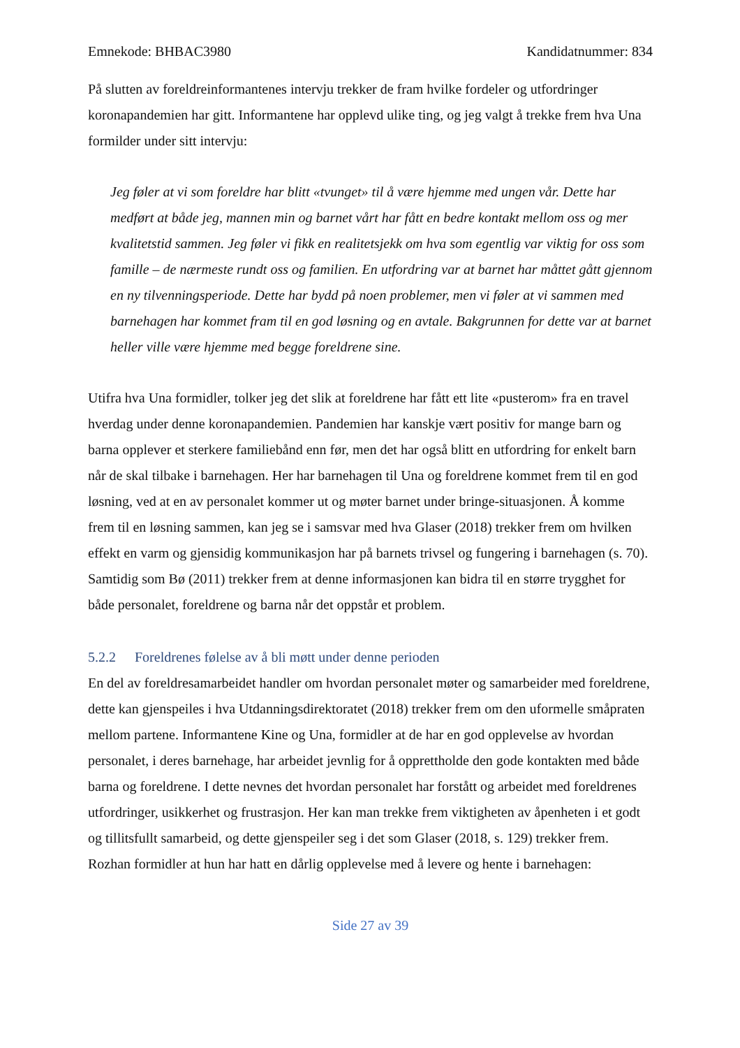Emnekode: BHBAC3980 Kandidatnummer: 834
På slutten av foreldreinformantenes intervju trekker de fram hvilke fordeler og utfordringer koronapandemien har gitt. Informantene har opplevd ulike ting, og jeg valgt å trekke frem hva Una formilder under sitt intervju:
Jeg føler at vi som foreldre har blitt «tvunget» til å være hjemme med ungen vår. Dette har medført at både jeg, mannen min og barnet vårt har fått en bedre kontakt mellom oss og mer kvalitetstid sammen. Jeg føler vi fikk en realitetsjekk om hva som egentlig var viktig for oss som famille – de nærmeste rundt oss og familien. En utfordring var at barnet har måttet gått gjennom en ny tilvenningsperiode. Dette har bydd på noen problemer, men vi føler at vi sammen med barnehagen har kommet fram til en god løsning og en avtale. Bakgrunnen for dette var at barnet heller ville være hjemme med begge foreldrene sine.
Utifra hva Una formidler, tolker jeg det slik at foreldrene har fått ett lite «pusterom» fra en travel hverdag under denne koronapandemien. Pandemien har kanskje vært positiv for mange barn og barna opplever et sterkere familiebånd enn før, men det har også blitt en utfordring for enkelt barn når de skal tilbake i barnehagen. Her har barnehagen til Una og foreldrene kommet frem til en god løsning, ved at en av personalet kommer ut og møter barnet under bringe-situasjonen. Å komme frem til en løsning sammen, kan jeg se i samsvar med hva Glaser (2018) trekker frem om hvilken effekt en varm og gjensidig kommunikasjon har på barnets trivsel og fungering i barnehagen (s. 70). Samtidig som Bø (2011) trekker frem at denne informasjonen kan bidra til en større trygghet for både personalet, foreldrene og barna når det oppstår et problem.
5.2.2 Foreldrenes følelse av å bli møtt under denne perioden
En del av foreldresamarbeidet handler om hvordan personalet møter og samarbeider med foreldrene, dette kan gjenspeiles i hva Utdanningsdirektoratet (2018) trekker frem om den uformelle småpraten mellom partene. Informantene Kine og Una, formidler at de har en god opplevelse av hvordan personalet, i deres barnehage, har arbeidet jevnlig for å opprettholde den gode kontakten med både barna og foreldrene. I dette nevnes det hvordan personalet har forstått og arbeidet med foreldrenes utfordringer, usikkerhet og frustrasjon. Her kan man trekke frem viktigheten av åpenheten i et godt og tillitsfullt samarbeid, og dette gjenspeiler seg i det som Glaser (2018, s. 129) trekker frem. Rozhan formidler at hun har hatt en dårlig opplevelse med å levere og hente i barnehagen:
Side 27 av 39